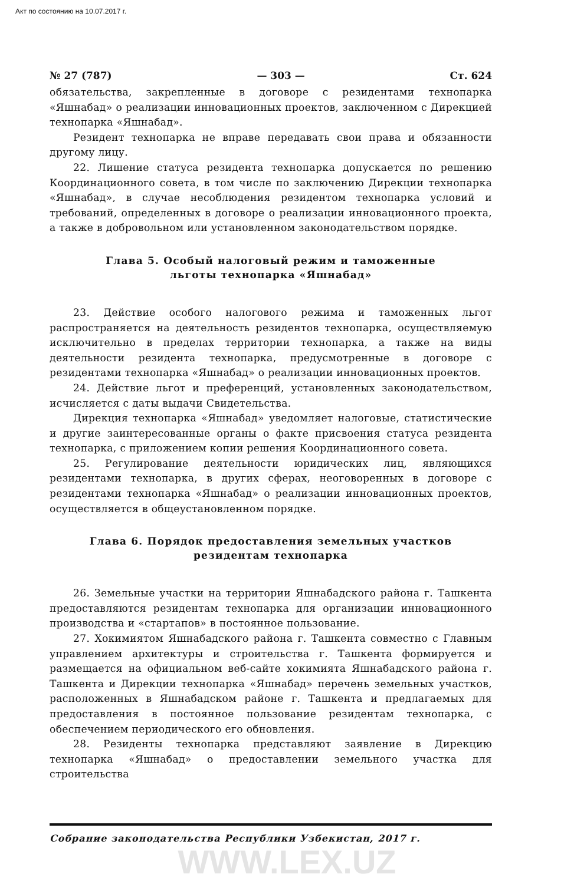Акт по состоянию на 10.07.2017 г.
№ 27 (787) — 303 — Ст. 624
обязательства, закрепленные в договоре с резидентами технопарка «Яшнабад» о реализации инновационных проектов, заключенном с Дирекцией технопарка «Яшнабад».
Резидент технопарка не вправе передавать свои права и обязанности другому лицу.
22. Лишение статуса резидента технопарка допускается по решению Координационного совета, в том числе по заключению Дирекции технопарка «Яшнабад», в случае несоблюдения резидентом технопарка условий и требований, определенных в договоре о реализации инновационного проекта, а также в добровольном или установленном законодательством порядке.
Глава 5. Особый налоговый режим и таможенные
льготы технопарка «Яшнабад»
23. Действие особого налогового режима и таможенных льгот распространяется на деятельность резидентов технопарка, осуществляемую исключительно в пределах территории технопарка, а также на виды деятельности резидента технопарка, предусмотренные в договоре с резидентами технопарка «Яшнабад» о реализации инновационных проектов.
24. Действие льгот и преференций, установленных законодательством, исчисляется с даты выдачи Свидетельства.
Дирекция технопарка «Яшнабад» уведомляет налоговые, статистические и другие заинтересованные органы о факте присвоения статуса резидента технопарка, с приложением копии решения Координационного совета.
25. Регулирование деятельности юридических лиц, являющихся резидентами технопарка, в других сферах, неоговоренных в договоре с резидентами технопарка «Яшнабад» о реализации инновационных проектов, осуществляется в общеустановленном порядке.
Глава 6. Порядок предоставления земельных участков
резидентам технопарка
26. Земельные участки на территории Яшнабадского района г. Ташкента предоставляются резидентам технопарка для организации инновационного производства и «стартапов» в постоянное пользование.
27. Хокимиятом Яшнабадского района г. Ташкента совместно с Главным управлением архитектуры и строительства г. Ташкента формируется и размещается на официальном веб-сайте хокимията Яшнабадского района г. Ташкента и Дирекции технопарка «Яшнабад» перечень земельных участков, расположенных в Яшнабадском районе г. Ташкента и предлагаемых для предоставления в постоянное пользование резидентам технопарка, с обеспечением периодического его обновления.
28. Резиденты технопарка представляют заявление в Дирекцию технопарка «Яшнабад» о предоставлении земельного участка для строительства
Собрание законодательства Республики Узбекистан, 2017 г.
WWW.LEX.UZ